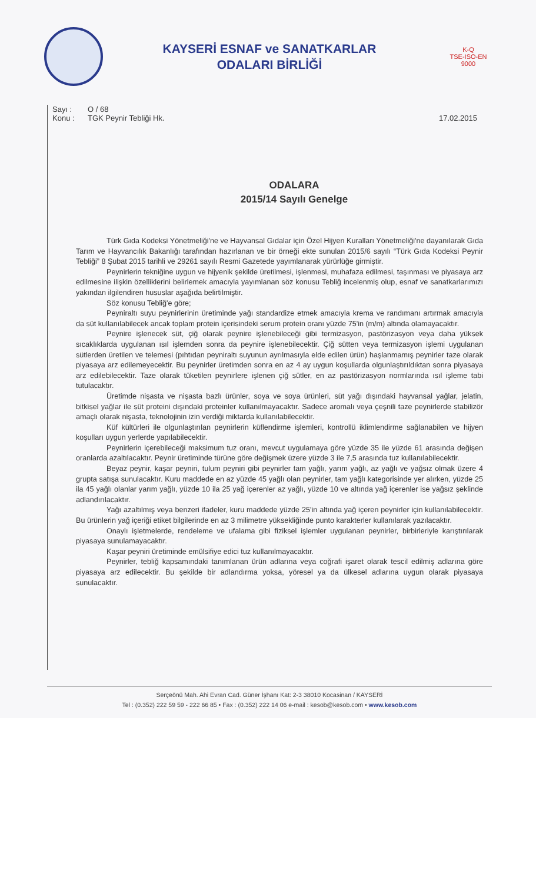KAYSERİ ESNAF ve SANATKARLAR
ODALARI BİRLİĞİ
K-Q
TSE-ISO-EN
9000
Sayı : O / 68
Konu : TGK Peynir Tebliği Hk. 17.02.2015
ODALARA
2015/14 Sayılı Genelge
Türk Gıda Kodeksi Yönetmeliği'ne ve Hayvansal Gıdalar için Özel Hijyen Kuralları Yönetmeliği'ne dayanılarak Gıda Tarım ve Hayvancılık Bakanlığı tarafından hazırlanan ve bir örneği ekte sunulan 2015/6 sayılı “Türk Gıda Kodeksi Peynir Tebliği” 8 Şubat 2015 tarihli ve 29261 sayılı Resmi Gazetede yayımlanarak yürürlüğe girmiştir.
Peynirlerin tekniğine uygun ve hijyenik şekilde üretilmesi, işlenmesi, muhafaza edilmesi, taşınması ve piyasaya arz edilmesine ilişkin özelliklerini belirlemek amacıyla yayımlanan söz konusu Tebliğ incelenmiş olup, esnaf ve sanatkarlarımızı yakından ilgilendiren hususlar aşağıda belirtilmiştir.
Söz konusu Tebliğ'e göre;
Peyniraltı suyu peynirlerinin üretiminde yağı standardize etmek amacıyla krema ve randımanı artırmak amacıyla da süt kullanılabilecek ancak toplam protein içerisindeki serum protein oranı yüzde 75'in (m/m) altında olamayacaktır.
Peynire işlenecek süt, çiğ olarak peynire işlenebileceği gibi termizasyon, pastörizasyon veya daha yüksek sıcaklıklarda uygulanan ısıl işlemden sonra da peynire işlenebilecektir. Çiğ sütten veya termizasyon işlemi uygulanan sütlerden üretilen ve telemesi (pıhtıdan peyniraltı suyunun ayrılmasıyla elde edilen ürün) haşlanmamış peynirler taze olarak piyasaya arz edilemeyecektir. Bu peynirler üretimden sonra en az 4 ay uygun koşullarda olgunlaştırıldıktan sonra piyasaya arz edilebilecektir. Taze olarak tüketilen peynirlere işlenen çiğ sütler, en az pastörizasyon normlarında ısıl işleme tabi tutulacaktır.
Üretimde nişasta ve nişasta bazlı ürünler, soya ve soya ürünleri, süt yağı dışındaki hayvansal yağlar, jelatin, bitkisel yağlar ile süt proteini dışındaki proteinler kullanılmayacaktır. Sadece aromalı veya çeşnili taze peynirlerde stabilizör amaçlı olarak nişasta, teknolojinin izin verdiği miktarda kullanılabilecektir.
Küf kültürleri ile olgunlaştırılan peynirlerin küflendirme işlemleri, kontrollü iklimlendirme sağlanabilen ve hijyen koşulları uygun yerlerde yapılabilecektir.
Peynirlerin içerebileceği maksimum tuz oranı, mevcut uygulamaya göre yüzde 35 ile yüzde 61 arasında değişen oranlarda azaltılacaktır. Peynir üretiminde türüne göre değişmek üzere yüzde 3 ile 7,5 arasında tuz kullanılabilecektir.
Beyaz peynir, kaşar peyniri, tulum peyniri gibi peynirler tam yağlı, yarım yağlı, az yağlı ve yağsız olmak üzere 4 grupta satışa sunulacaktır. Kuru maddede en az yüzde 45 yağlı olan peynirler, tam yağlı kategorisinde yer alırken, yüzde 25 ila 45 yağlı olanlar yarım yağlı, yüzde 10 ila 25 yağ içerenler az yağlı, yüzde 10 ve altında yağ içerenler ise yağsız şeklinde adlandırılacaktır.
Yağı azaltılmış veya benzeri ifadeler, kuru maddede yüzde 25'in altında yağ içeren peynirler için kullanılabilecektir. Bu ürünlerin yağ içeriği etiket bilgilerinde en az 3 milimetre yüksekliğinde punto karakterler kullanılarak yazılacaktır.
Onaylı işletmelerde, rendeleme ve ufalama gibi fiziksel işlemler uygulanan peynirler, birbirleriyle karıştırılarak piyasaya sunulamayacaktır.
Kaşar peyniri üretiminde emülsifiye edici tuz kullanılmayacaktır.
Peynirler, tebliğ kapsamındaki tanımlanan ürün adlarına veya coğrafi işaret olarak tescil edilmiş adlarına göre piyasaya arz edilecektir. Bu şekilde bir adlandırma yoksa, yöresel ya da ülkesel adlarına uygun olarak piyasaya sunulacaktır.
Serçeönü Mah. Ahi Evran Cad. Güner İşhanı Kat: 2-3 38010 Kocasinan / KAYSERİ
Tel : (0.352) 222 59 59 - 222 66 85 • Fax : (0.352) 222 14 06 e-mail : kesob@kesob.com • www.kesob.com